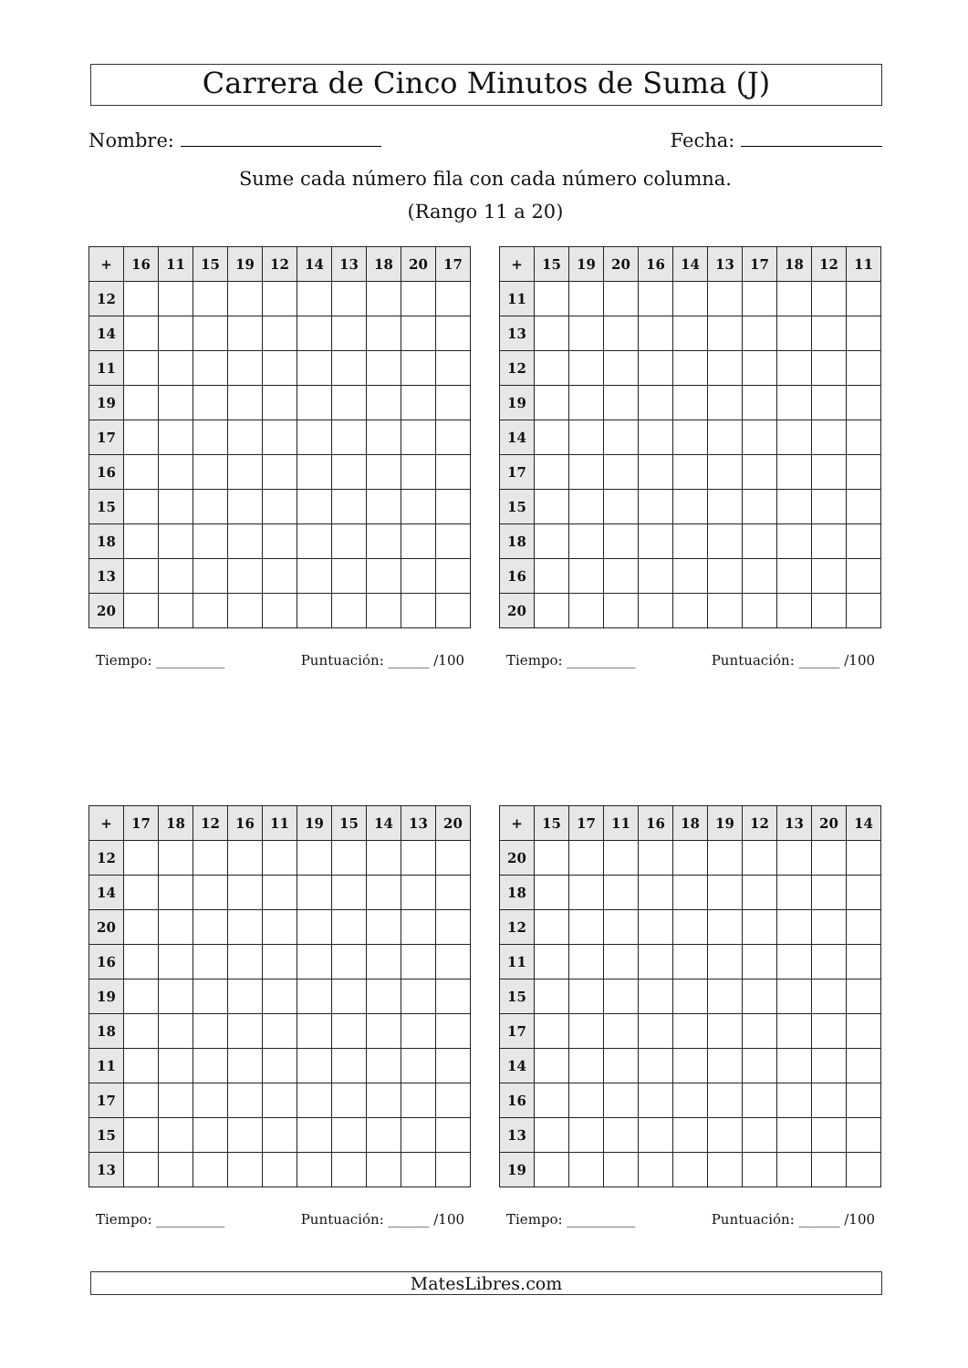Carrera de Cinco Minutos de Suma (J)
Nombre: Fecha:
Sume cada número fila con cada número columna.
(Rango 11 a 20)
| + | 16 | 11 | 15 | 19 | 12 | 14 | 13 | 18 | 20 | 17 |
| --- | --- | --- | --- | --- | --- | --- | --- | --- | --- | --- |
| 12 | | | | | | | | | | |
| 14 | | | | | | | | | | |
| 11 | | | | | | | | | | |
| 19 | | | | | | | | | | |
| 17 | | | | | | | | | | |
| 16 | | | | | | | | | | |
| 15 | | | | | | | | | | |
| 18 | | | | | | | | | | |
| 13 | | | | | | | | | | |
| 20 | | | | | | | | | | |
Tiempo: __________ Puntuación: ______ /100
| + | 15 | 19 | 20 | 16 | 14 | 13 | 17 | 18 | 12 | 11 |
| --- | --- | --- | --- | --- | --- | --- | --- | --- | --- | --- |
| 11 | | | | | | | | | | |
| 13 | | | | | | | | | | |
| 12 | | | | | | | | | | |
| 19 | | | | | | | | | | |
| 14 | | | | | | | | | | |
| 17 | | | | | | | | | | |
| 15 | | | | | | | | | | |
| 18 | | | | | | | | | | |
| 16 | | | | | | | | | | |
| 20 | | | | | | | | | | |
Tiempo: __________ Puntuación: ______ /100
| + | 17 | 18 | 12 | 16 | 11 | 19 | 15 | 14 | 13 | 20 |
| --- | --- | --- | --- | --- | --- | --- | --- | --- | --- | --- |
| 12 | | | | | | | | | | |
| 14 | | | | | | | | | | |
| 20 | | | | | | | | | | |
| 16 | | | | | | | | | | |
| 19 | | | | | | | | | | |
| 18 | | | | | | | | | | |
| 11 | | | | | | | | | | |
| 17 | | | | | | | | | | |
| 15 | | | | | | | | | | |
| 13 | | | | | | | | | | |
Tiempo: __________ Puntuación: ______ /100
| + | 15 | 17 | 11 | 16 | 18 | 19 | 12 | 13 | 20 | 14 |
| --- | --- | --- | --- | --- | --- | --- | --- | --- | --- | --- |
| 20 | | | | | | | | | | |
| 18 | | | | | | | | | | |
| 12 | | | | | | | | | | |
| 11 | | | | | | | | | | |
| 15 | | | | | | | | | | |
| 17 | | | | | | | | | | |
| 14 | | | | | | | | | | |
| 16 | | | | | | | | | | |
| 13 | | | | | | | | | | |
| 19 | | | | | | | | | | |
Tiempo: __________ Puntuación: ______ /100
MatesLibres.com